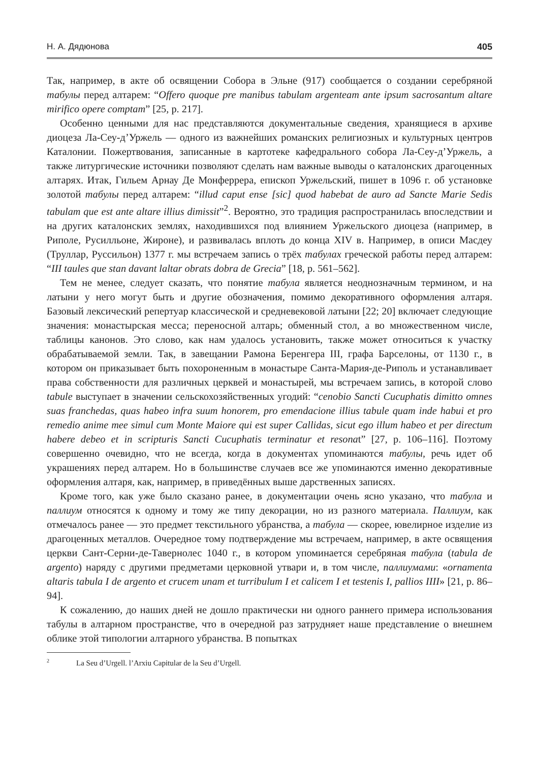Н. А. Дядюнова 405
Так, например, в акте об освящении Собора в Эльне (917) сообщается о создании серебряной табулы перед алтарем: “Offero quoque pre manibus tabulam argenteam ante ipsum sacrosantum altare mirifico opere comptam” [25, p. 217].
Особенно ценными для нас представляются документальные сведения, хранящиеся в архиве диоцеза Ла-Сеу-д’Уржель — одного из важнейших романских религиозных и культурных центров Каталонии. Пожертвования, записанные в картотеке кафедрального собора Ла-Сеу-д’Уржель, а также литургические источники позволяют сделать нам важные выводы о каталонских драгоценных алтарях. Итак, Гильем Арнау Де Монферрера, епископ Уржельский, пишет в 1096 г. об установке золотой табулы перед алтарем: “illud caput ense [sic] quod habebat de auro ad Sancte Marie Sedis tabulam que est ante altare illius dimissit”<sup>2</sup>. Вероятно, это традиция распространилась впоследствии и на других каталонских землях, находившихся под влиянием Уржельского диоцеза (например, в Риполе, Русилльоне, Жироне), и развивалась вплоть до конца XIV в. Например, в описи Масдеу (Труллар, Руссильон) 1377 г. мы встречаем запись о трёх табулах греческой работы перед алтарем: “III taules que stan davant laltar obrats dobra de Grecia” [18, p. 561–562].
Тем не менее, следует сказать, что понятие табула является неоднозначным термином, и на латыни у него могут быть и другие обозначения, помимо декоративного оформления алтаря. Базовый лексический репертуар классической и средневековой латыни [22; 20] включает следующие значения: монастырская месса; переносной алтарь; обменный стол, а во множественном числе, таблицы канонов. Это слово, как нам удалось установить, также может относиться к участку обрабатываемой земли. Так, в завещании Рамона Беренгера III, графа Барселоны, от 1130 г., в котором он приказывает быть похороненным в монастыре Санта-Мария-де-Риполь и устанавливает права собственности для различных церквей и монастырей, мы встречаем запись, в которой слово tabule выступает в значении сельскохозяйственных угодий: “cenobio Sancti Cucuphatis dimitto omnes suas franchedas, quas habeo infra suum honorem, pro emendacione illius tabule quam inde habui et pro remedio anime mee simul cum Monte Maiore qui est super Callidas, sicut ego illum habeo et per directum habere debeo et in scripturis Sancti Cucuphatis terminatur et resonat” [27, p. 106–116]. Поэтому совершенно очевидно, что не всегда, когда в документах упоминаются табулы, речь идет об украшениях перед алтарем. Но в большинстве случаев все же упоминаются именно декоративные оформления алтаря, как, например, в приведённых выше дарственных записях.
Кроме того, как уже было сказано ранее, в документации очень ясно указано, что табула и паллиум относятся к одному и тому же типу декорации, но из разного материала. Паллиум, как отмечалось ранее — это предмет текстильного убранства, а табула — скорее, ювелирное изделие из драгоценных металлов. Очередное тому подтверждение мы встречаем, например, в акте освящения церкви Сант-Серни-де-Тавернолес 1040 г., в котором упоминается серебряная табула (tabula de argento) наряду с другими предметами церковной утвари и, в том числе, паллиумами: «ornamenta altaris tabula I de argento et crucem unam et turribulum I et calicem I et testenis I, pallios IIII» [21, p. 86–94].
К сожалению, до наших дней не дошло практически ни одного раннего примера использования табулы в алтарном пространстве, что в очередной раз затрудняет наше представление о внешнем облике этой типологии алтарного убранства. В попытках
2 La Seu d’Urgell. l’Arxiu Capitular de la Seu d’Urgell.